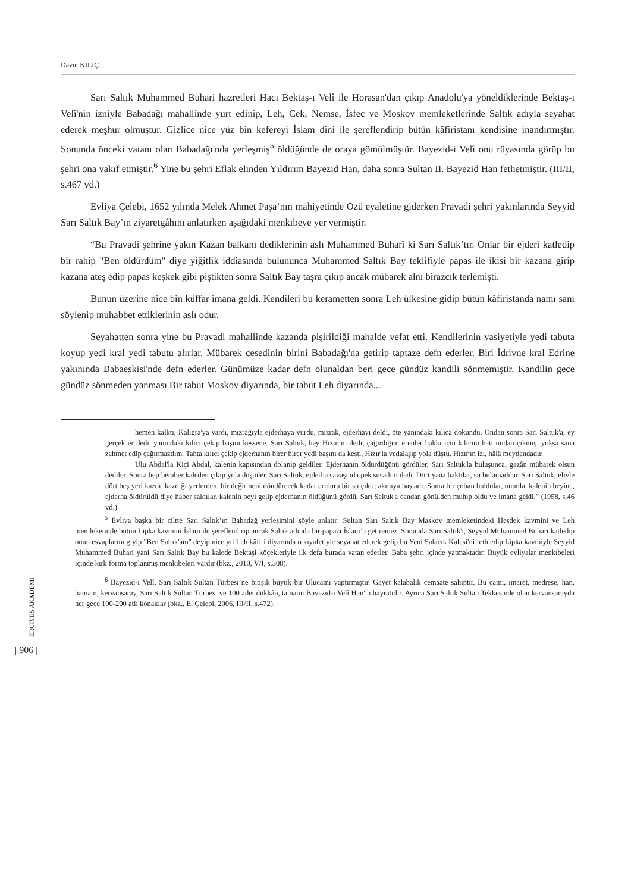Davut KILIÇ
Sarı Saltık Muhammed Buhari hazretleri Hacı Bektaş-ı Velî ile Horasan'dan çıkıp Anadolu'ya yöneldiklerinde Bektaş-ı Velî'nin izniyle Babadağı mahallinde yurt edinip, Leh, Cek, Nemse, İsfec ve Moskov memleketlerinde Saltık adıyla seyahat ederek meşhur olmuştur. Gizlice nice yüz bin kefereyi İslam dini ile şereflendirip bütün kâfiristanı kendisine inandırmıştır. Sonunda önceki vatanı olan Babadağı'nda yerleşmiş<sup>5</sup> öldüğünde de oraya gömülmüştür. Bayezid-i Velî onu rüyasında görüp bu şehri ona vakıf etmiştir.<sup>6</sup> Yine bu şehri Eflak elinden Yıldırım Bayezid Han, daha sonra Sultan II. Bayezid Han fethetmiştir. (III/II, s.467 vd.)
Evliya Çelebi, 1652 yılında Melek Ahmet Paşa’nın mahiyetinde Özü eyaletine giderken Pravadi şehri yakınlarında Seyyid Sarı Saltık Bay’ın ziyaretgâhını anlatırken aşağıdaki menkıbeye yer vermiştir.
“Bu Pravadi şehrine yakın Kazan balkanı dediklerinin aslı Muhammed Buharî ki Sarı Saltık’tır. Onlar bir ejderi katledip bir rahip "Ben öldürdüm" diye yiğitlik iddiasında bulununca Muhammed Saltık Bay teklifiyle papas ile ikisi bir kazana girip kazana ateş edip papas keşkek gibi piştikten sonra Saltık Bay taşra çıkıp ancak mübarek alnı birazcık terlemişti.
Bunun üzerine nice bin küffar imana geldi. Kendileri bu kerametten sonra Leh ülkesine gidip bütün kâfiristanda namı sanı söylenip muhabbet ettiklerinin aslı odur.
Seyahatten sonra yine bu Pravadi mahallinde kazanda pişirildiği mahalde vefat etti. Kendilerinin vasiyetiyle yedi tabuta koyup yedi kral yedi tabutu alırlar. Mübarek cesedinin birini Babadağı'na getirip taptaze defn ederler. Biri İdrivne kral Edrine yakınında Babaeskisi'nde defn ederler. Günümüze kadar defn olunaldan beri gece gündüz kandili sönmemiştir. Kandilin gece gündüz sönmeden yanması Bir tabut Moskov diyarında, bir tabut Leh diyarında...
hemen kalktı, Kalıgra'ya vardı, mızrağıyla ejderhaya vurdu, mızrak, ejderhayı deldi, öte yanındaki kılıca dokundu. Ondan sonra Sarı Saltuk'a, ey gerçek er dedi, yanındaki kılıcı çekip başını kessene. Sarı Saltuk, hey Hızır'ım dedi, çağırdığım erenler hakkı için kılıcım hatırımdan çıkmış, yoksa sana zahmet edip çağırmazdım. Tahta kılıcı çekip ejderhanın birer birer yedi başını da kesti, Hızır'la vedalaşıp yola düştü. Hızır'ın izi, hâlâ meydandadır.
Ulu Abdal'la Kiçi Abdal, kalenin kapısından dolanıp geldiler. Ejderhanın öldürdüğünü gördüler, Sarı Saltuk'la buluşunca, gazân mübarek olsun dediler. Sonra hep beraber kaleden çıkıp yola düştüler. Sarı Saltuk, ejderha savaşında pek susadım dedi. Dört yana baktılar, su bulamadılar. Sarı Saltuk, eliyle dört beş yeri kazdı, kazdığı yerlerden, bir değirmeni döndürecek kadar arıduru bir su çıktı; akmıya başladı. Sonra bir çoban buldular, onunla, kalenin beyine, ejderha öldürüldü diye haber saldılar, kalenin beyi gelip ejderhanın öldüğünü gördü, Sarı Saltuk'a candan gönülden muhip oldu ve imana geldi.” (1958, s.46 vd.)
<sup>5</sup> Evliya başka bir ciltte Sarı Saltık’ın Babadağ yerleşimini şöyle anlatır: Sultan Sarı Saltık Bay Maskov memleketindeki Heşdek kavmini ve Leh memleketinde bütün Lipka kavmini İslam ile şereflendirip ancak Saltık adında bir papazı İslam’a getiremez. Sonunda Sarı Saltık'ı, Seyyid Muhammed Buhari katledip onun esvaplarım giyip "Ben Saltık'am" deyip nice yıl Leh kâfiri diyarında o kıyafetiyle seyahat ederek gelip bu Yeni Salacık Kalesi'ni feth edip Lipka kavmiyle Seyyid Muhammed Buhari yani Sarı Saltık Bay bu kalede Bektaşi köçekleriyle ilk defa burada vatan ederler. Baba şehri içinde yatmaktadır. Büyük evliyalar menkıbeleri içinde kırk forma toplanmış menkıbeleri vardır (bkz., 2010, V/I, s.308).
<sup>6</sup> Bayezid-i Velî, Sarı Saltık Sultan Türbesi’ne bitişik büyük bir Ulucami yaptırmıştır. Gayet kalabalık cemaate sahiptir. Bu cami, imaret, medrese, han, hamam, kervansaray, Sarı Saltık Sultan Türbesi ve 100 adet dükkân, tamamı Bayezid-i Velî Han'ın hayratıdır. Ayrıca Sarı Saltık Sultan Tekkesinde olan kervansarayda her gece 100-200 atlı konaklar (bkz., E. Çelebi, 2006, III/II, s.472).
ERCİYES AKADEMİ
| 906 |